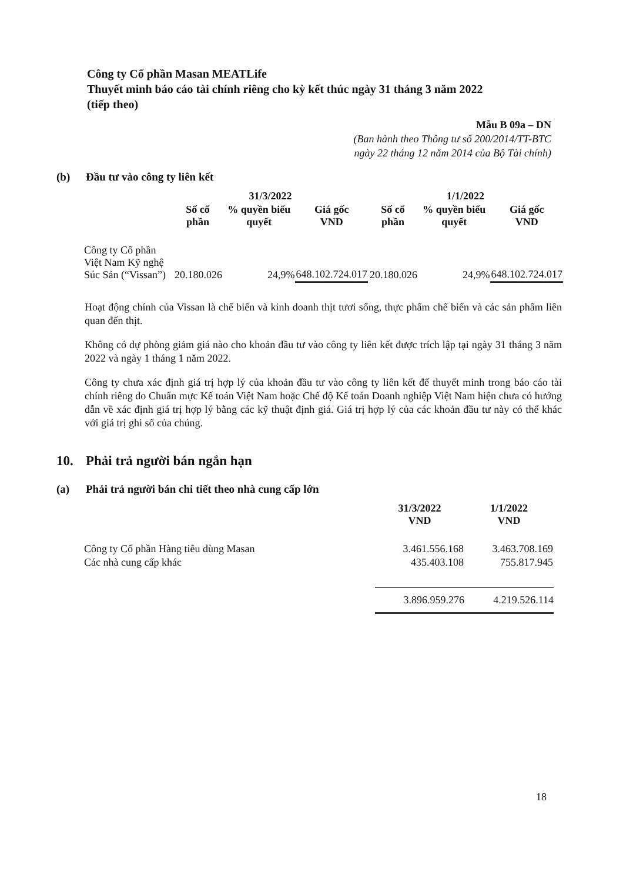Công ty Cổ phần Masan MEATLife
Thuyết minh báo cáo tài chính riêng cho kỳ kết thúc ngày 31 tháng 3 năm 2022
(tiếp theo)
Mẫu B 09a – DN
(Ban hành theo Thông tư số 200/2014/TT-BTC
ngày 22 tháng 12 năm 2014 của Bộ Tài chính)
(b) Đầu tư vào công ty liên kết
| | 31/3/2022 | | | 1/1/2022 | | |
| --- | --- | --- | --- | --- | --- | --- |
| | Số cổ phần | % quyền biểu quyết | Giá gốc VND | Số cổ phần | % quyền biểu quyết | Giá gốc VND |
| Công ty Cổ phần Việt Nam Kỹ nghệ Súc Sản (“Vissan”) | 20.180.026 | 24,9% | 648.102.724.017 | 20.180.026 | 24,9% | 648.102.724.017 |
Hoạt động chính của Vissan là chế biến và kinh doanh thịt tươi sống, thực phẩm chế biến và các sản phẩm liên quan đến thịt.
Không có dự phòng giảm giá nào cho khoản đầu tư vào công ty liên kết được trích lập tại ngày 31 tháng 3 năm 2022 và ngày 1 tháng 1 năm 2022.
Công ty chưa xác định giá trị hợp lý của khoản đầu tư vào công ty liên kết để thuyết minh trong báo cáo tài chính riêng do Chuẩn mực Kế toán Việt Nam hoặc Chế độ Kế toán Doanh nghiệp Việt Nam hiện chưa có hướng dẫn về xác định giá trị hợp lý bằng các kỹ thuật định giá. Giá trị hợp lý của các khoản đầu tư này có thể khác với giá trị ghi sổ của chúng.
10. Phải trả người bán ngắn hạn
(a) Phải trả người bán chi tiết theo nhà cung cấp lớn
| | 31/3/2022 VND | 1/1/2022 VND |
| --- | --- | --- |
| Công ty Cổ phần Hàng tiêu dùng Masan | 3.461.556.168 | 3.463.708.169 |
| Các nhà cung cấp khác | 435.403.108 | 755.817.945 |
| | 3.896.959.276 | 4.219.526.114 |
18